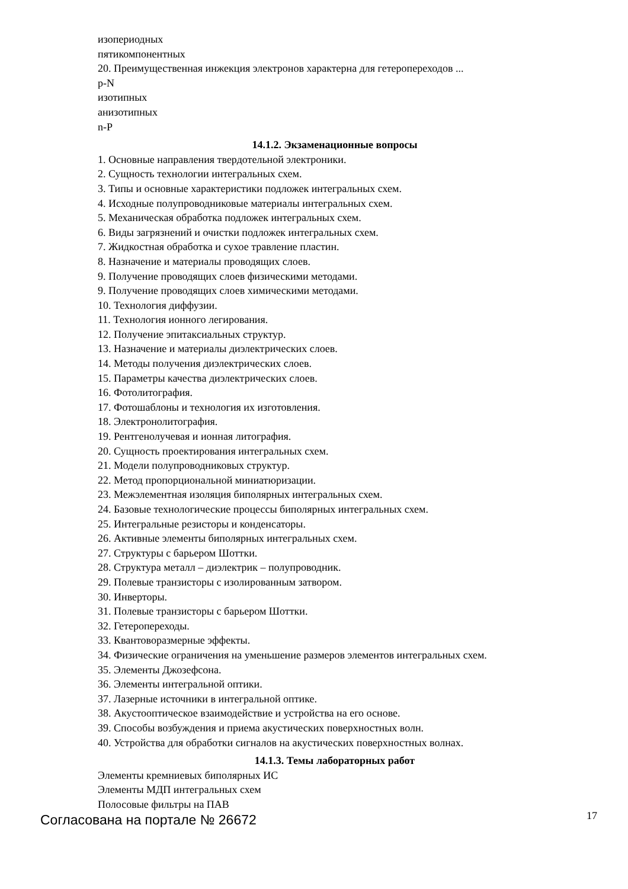изопериодных
пятикомпонентных
20. Преимущественная инжекция электронов характерна для гетеропереходов ...
p-N
изотипных
анизотипных
n-P
14.1.2. Экзаменационные вопросы
1. Основные направления твердотельной электроники.
2. Сущность технологии интегральных схем.
3. Типы и основные характеристики подложек интегральных схем.
4. Исходные полупроводниковые материалы интегральных схем.
5. Механическая обработка подложек интегральных схем.
6. Виды загрязнений и очистки подложек интегральных схем.
7. Жидкостная обработка и сухое травление пластин.
8. Назначение и материалы проводящих слоев.
9. Получение проводящих слоев физическими методами.
9. Получение проводящих слоев химическими методами.
10. Технология диффузии.
11. Технология ионного легирования.
12. Получение эпитаксиальных структур.
13. Назначение и материалы диэлектрических слоев.
14. Методы получения диэлектрических слоев.
15. Параметры качества диэлектрических слоев.
16. Фотолитография.
17. Фотошаблоны и технология их изготовления.
18. Электронолитография.
19. Рентгенолучевая и ионная литография.
20. Сущность проектирования интегральных схем.
21. Модели полупроводниковых структур.
22. Метод пропорциональной миниатюризации.
23. Межэлементная изоляция биполярных интегральных схем.
24. Базовые технологические процессы биполярных интегральных схем.
25. Интегральные резисторы и конденсаторы.
26. Активные элементы биполярных интегральных схем.
27. Структуры с барьером Шоттки.
28. Структура металл – диэлектрик – полупроводник.
29. Полевые транзисторы с изолированным затвором.
30. Инверторы.
31. Полевые транзисторы с барьером Шоттки.
32. Гетеропереходы.
33. Квантоворазмерные эффекты.
34. Физические ограничения на уменьшение размеров элементов интегральных схем.
35. Элементы Джозефсона.
36. Элементы интегральной оптики.
37. Лазерные источники в интегральной оптике.
38. Акустооптическое взаимодействие и устройства на его основе.
39. Способы возбуждения и приема акустических поверхностных волн.
40. Устройства для обработки сигналов на акустических поверхностных волнах.
14.1.3. Темы лабораторных работ
Элементы кремниевых биполярных ИС
Элементы МДП интегральных схем
Полосовые фильтры на ПАВ
Согласована на портале № 26672 17